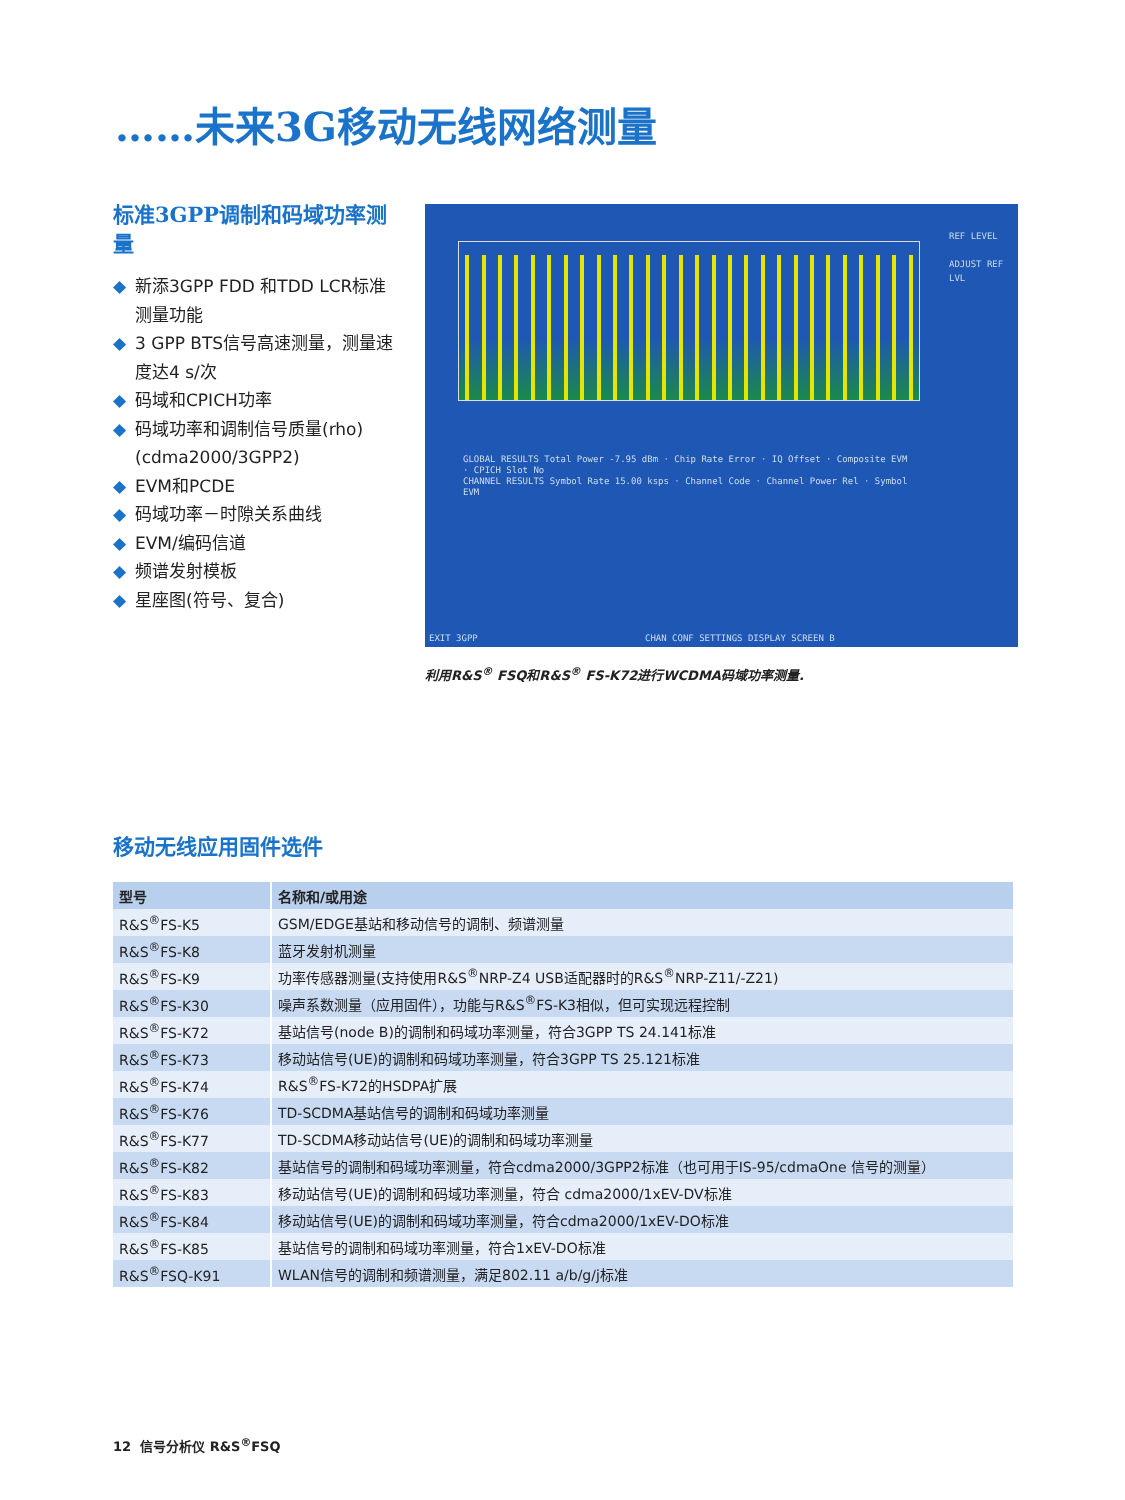……未来3G移动无线网络测量
标准3GPP调制和码域功率测量
◆ 新添3GPP FDD 和TDD LCR标准测量功能
◆ 3 GPP BTS信号高速测量，测量速度达4 s/次
◆ 码域和CPICH功率
◆ 码域功率和调制信号质量(rho) (cdma2000/3GPP2)
◆ EVM和PCDE
◆ 码域功率－时隙关系曲线
◆ EVM/编码信道
◆ 频谱发射模板
◆ 星座图(符号、复合)
GLOBAL RESULTS Total Power -7.95 dBm · Chip Rate Error · IQ Offset · Composite EVM · CPICH Slot No
CHANNEL RESULTS Symbol Rate 15.00 ksps · Channel Code · Channel Power Rel · Symbol EVM
EXIT 3GPP
CHAN CONF SETTINGS DISPLAY SCREEN B
REF LEVEL
ADJUST REF LVL
利用R&S<sup>®</sup> FSQ和R&S<sup>®</sup> FS-K72进行WCDMA码域功率测量.
移动无线应用固件选件
| 型号 | 名称和/或用途 |
| --- | --- |
| R&S<sup>®</sup>FS-K5 | GSM/EDGE基站和移动信号的调制、频谱测量 |
| R&S<sup>®</sup>FS-K8 | 蓝牙发射机测量 |
| R&S<sup>®</sup>FS-K9 | 功率传感器测量(支持使用R&S<sup>®</sup>NRP-Z4 USB适配器时的R&S<sup>®</sup>NRP-Z11/-Z21) |
| R&S<sup>®</sup>FS-K30 | 噪声系数测量（应用固件），功能与R&S<sup>®</sup>FS-K3相似，但可实现远程控制 |
| R&S<sup>®</sup>FS-K72 | 基站信号(node B)的调制和码域功率测量，符合3GPP TS 24.141标准 |
| R&S<sup>®</sup>FS-K73 | 移动站信号(UE)的调制和码域功率测量，符合3GPP TS 25.121标准 |
| R&S<sup>®</sup>FS-K74 | R&S<sup>®</sup>FS-K72的HSDPA扩展 |
| R&S<sup>®</sup>FS-K76 | TD-SCDMA基站信号的调制和码域功率测量 |
| R&S<sup>®</sup>FS-K77 | TD-SCDMA移动站信号(UE)的调制和码域功率测量 |
| R&S<sup>®</sup>FS-K82 | 基站信号的调制和码域功率测量，符合cdma2000/3GPP2标准（也可用于IS-95/cdmaOne 信号的测量） |
| R&S<sup>®</sup>FS-K83 | 移动站信号(UE)的调制和码域功率测量，符合 cdma2000/1xEV-DV标准 |
| R&S<sup>®</sup>FS-K84 | 移动站信号(UE)的调制和码域功率测量，符合cdma2000/1xEV-DO标准 |
| R&S<sup>®</sup>FS-K85 | 基站信号的调制和码域功率测量，符合1xEV-DO标准 |
| R&S<sup>®</sup>FSQ-K91 | WLAN信号的调制和频谱测量，满足802.11 a/b/g/j标准 |
12 信号分析仪 R&S<sup>®</sup>FSQ